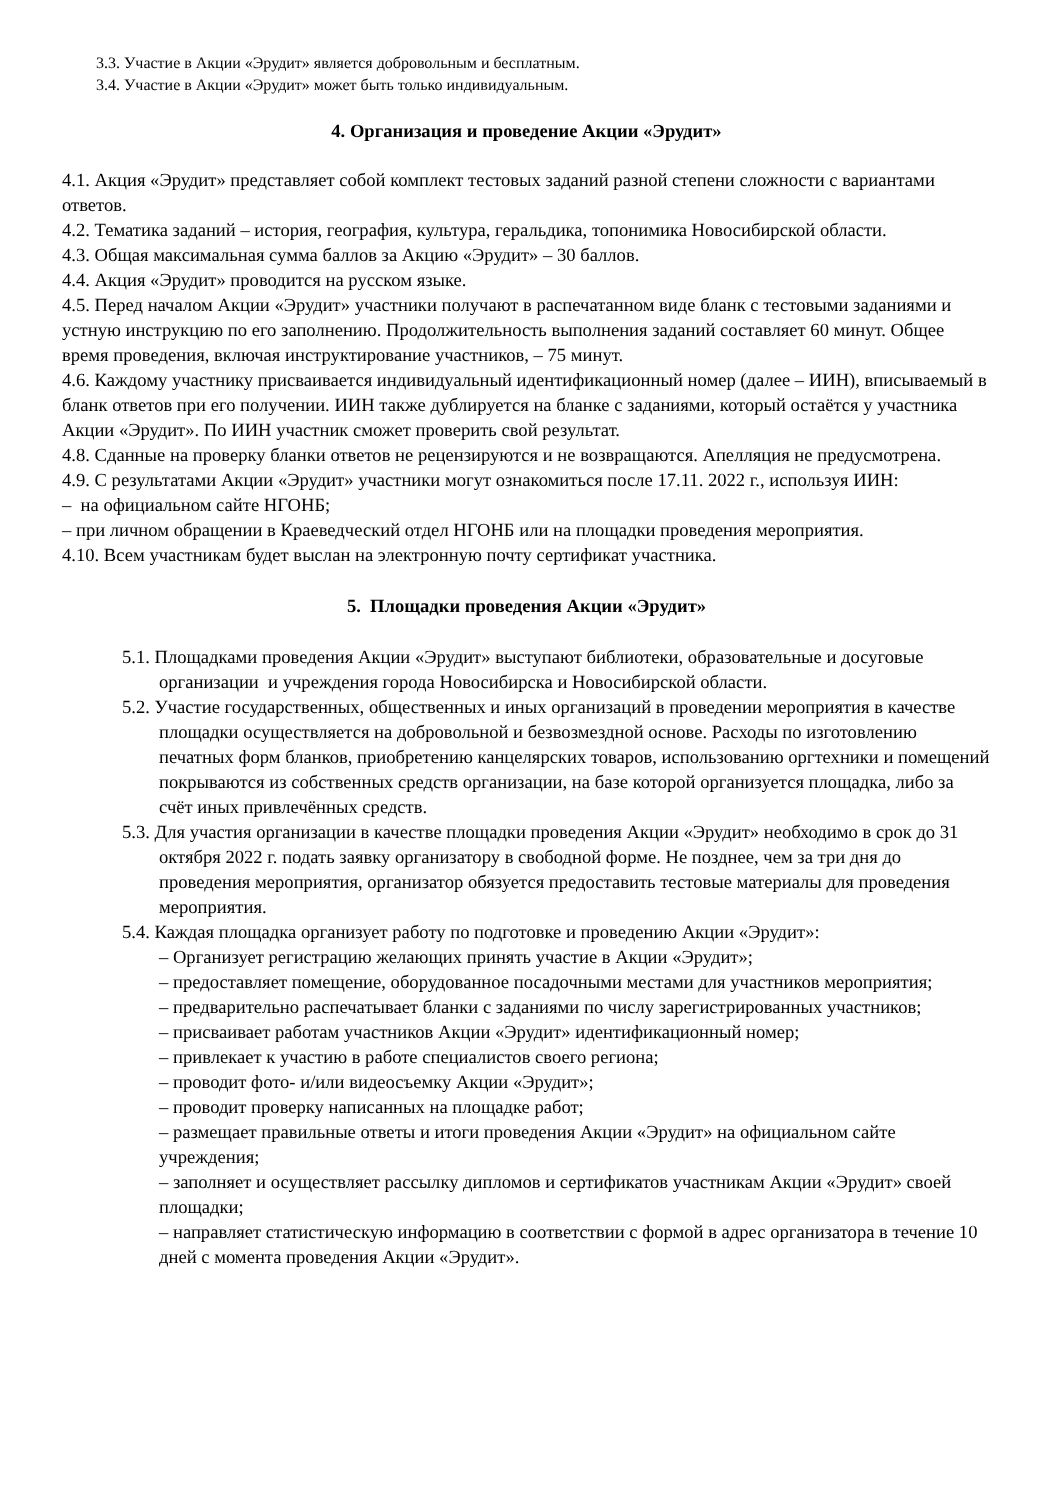3.3. Участие в Акции «Эрудит» является добровольным и бесплатным.
3.4. Участие в Акции «Эрудит» может быть только индивидуальным.
4. Организация и проведение Акции «Эрудит»
4.1. Акция «Эрудит» представляет собой комплект тестовых заданий разной степени сложности с вариантами ответов.
4.2. Тематика заданий – история, география, культура, геральдика, топонимика Новосибирской области.
4.3. Общая максимальная сумма баллов за Акцию «Эрудит» – 30 баллов.
4.4. Акция «Эрудит» проводится на русском языке.
4.5. Перед началом Акции «Эрудит» участники получают в распечатанном виде бланк с тестовыми заданиями и устную инструкцию по его заполнению. Продолжительность выполнения заданий составляет 60 минут. Общее время проведения, включая инструктирование участников, – 75 минут.
4.6. Каждому участнику присваивается индивидуальный идентификационный номер (далее – ИИН), вписываемый в бланк ответов при его получении. ИИН также дублируется на бланке с заданиями, который остаётся у участника Акции «Эрудит». По ИИН участник сможет проверить свой результат.
4.8. Сданные на проверку бланки ответов не рецензируются и не возвращаются. Апелляция не предусмотрена.
4.9. С результатами Акции «Эрудит» участники могут ознакомиться после 17.11. 2022 г., используя ИИН:
– на официальном сайте НГОНБ;
– при личном обращении в Краеведческий отдел НГОНБ или на площадки проведения мероприятия.
4.10. Всем участникам будет выслан на электронную почту сертификат участника.
5. Площадки проведения Акции «Эрудит»
5.1. Площадками проведения Акции «Эрудит» выступают библиотеки, образовательные и досуговые организации и учреждения города Новосибирска и Новосибирской области.
5.2. Участие государственных, общественных и иных организаций в проведении мероприятия в качестве площадки осуществляется на добровольной и безвозмездной основе. Расходы по изготовлению печатных форм бланков, приобретению канцелярских товаров, использованию оргтехники и помещений покрываются из собственных средств организации, на базе которой организуется площадка, либо за счёт иных привлечённых средств.
5.3. Для участия организации в качестве площадки проведения Акции «Эрудит» необходимо в срок до 31 октября 2022 г. подать заявку организатору в свободной форме. Не позднее, чем за три дня до проведения мероприятия, организатор обязуется предоставить тестовые материалы для проведения мероприятия.
5.4. Каждая площадка организует работу по подготовке и проведению Акции «Эрудит»:
– Организует регистрацию желающих принять участие в Акции «Эрудит»;
– предоставляет помещение, оборудованное посадочными местами для участников мероприятия;
– предварительно распечатывает бланки с заданиями по числу зарегистрированных участников;
– присваивает работам участников Акции «Эрудит» идентификационный номер;
– привлекает к участию в работе специалистов своего региона;
– проводит фото- и/или видеосъемку Акции «Эрудит»;
– проводит проверку написанных на площадке работ;
– размещает правильные ответы и итоги проведения Акции «Эрудит» на официальном сайте учреждения;
– заполняет и осуществляет рассылку дипломов и сертификатов участникам Акции «Эрудит» своей площадки;
– направляет статистическую информацию в соответствии с формой в адрес организатора в течение 10 дней с момента проведения Акции «Эрудит».